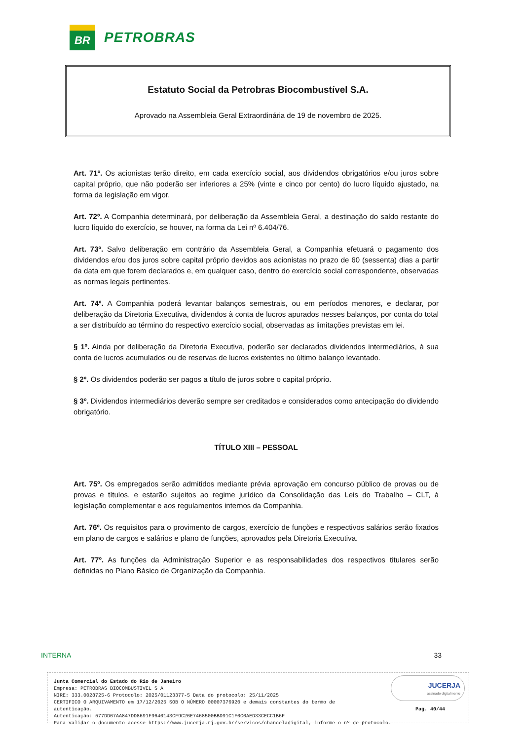BR
PETROBRAS
Estatuto Social da Petrobras Biocombustível S.A.
Aprovado na Assembleia Geral Extraordinária de 19 de novembro de 2025.
Art. 71º. Os acionistas terão direito, em cada exercício social, aos dividendos obrigatórios e/ou juros sobre capital próprio, que não poderão ser inferiores a 25% (vinte e cinco por cento) do lucro líquido ajustado, na forma da legislação em vigor.
Art. 72º. A Companhia determinará, por deliberação da Assembleia Geral, a destinação do saldo restante do lucro líquido do exercício, se houver, na forma da Lei nº 6.404/76.
Art. 73º. Salvo deliberação em contrário da Assembleia Geral, a Companhia efetuará o pagamento dos dividendos e/ou dos juros sobre capital próprio devidos aos acionistas no prazo de 60 (sessenta) dias a partir da data em que forem declarados e, em qualquer caso, dentro do exercício social correspondente, observadas as normas legais pertinentes.
Art. 74º. A Companhia poderá levantar balanços semestrais, ou em períodos menores, e declarar, por deliberação da Diretoria Executiva, dividendos à conta de lucros apurados nesses balanços, por conta do total a ser distribuído ao término do respectivo exercício social, observadas as limitações previstas em lei.
§ 1º. Ainda por deliberação da Diretoria Executiva, poderão ser declarados dividendos intermediários, à sua conta de lucros acumulados ou de reservas de lucros existentes no último balanço levantado.
§ 2º. Os dividendos poderão ser pagos a título de juros sobre o capital próprio.
§ 3º. Dividendos intermediários deverão sempre ser creditados e considerados como antecipação do dividendo obrigatório.
TÍTULO XIII – PESSOAL
Art. 75º. Os empregados serão admitidos mediante prévia aprovação em concurso público de provas ou de provas e títulos, e estarão sujeitos ao regime jurídico da Consolidação das Leis do Trabalho – CLT, à legislação complementar e aos regulamentos internos da Companhia.
Art. 76º. Os requisitos para o provimento de cargos, exercício de funções e respectivos salários serão fixados em plano de cargos e salários e plano de funções, aprovados pela Diretoria Executiva.
Art. 77º. As funções da Administração Superior e as responsabilidades dos respectivos titulares serão definidas no Plano Básico de Organização da Companhia.
INTERNA 33
Junta Comercial do Estado do Rio de Janeiro
Empresa: PETROBRAS BIOCOMBUSTIVEL S A
NIRE: 333.0028725-6 Protocolo: 2025/01123377-5 Data do protocolo: 25/11/2025
CERTIFICO O ARQUIVAMENTO em 17/12/2025 SOB O NÚMERO 00007376920 e demais constantes do termo de
autenticação.
Autenticação: 577DD67AA847DD8691F9640143CF9C26E7468500BBD91C1F0C0AED33CECC1B6F
Para validar o documento acesse https://www.jucerja.rj.gov.br/servicos/chanceladigital, informe o nº de protocolo.
JUCERJA
assinado digitalmente
Pag. 40/44